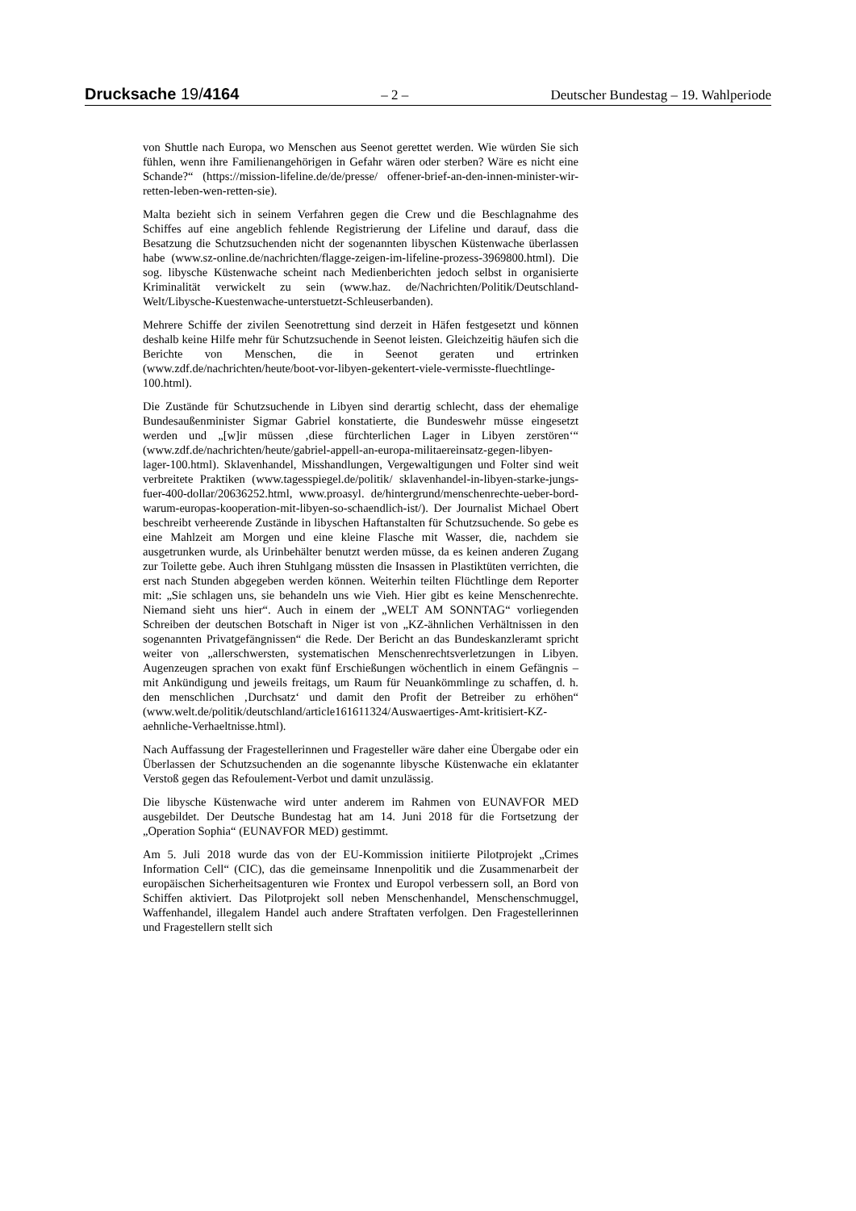Drucksache 19/4164 – 2 – Deutscher Bundestag – 19. Wahlperiode
von Shuttle nach Europa, wo Menschen aus Seenot gerettet werden. Wie würden Sie sich fühlen, wenn ihre Familienangehörigen in Gefahr wären oder sterben? Wäre es nicht eine Schande?“ (https://mission-lifeline.de/de/presse/ offener-brief-an-den-innen-minister-wir-retten-leben-wen-retten-sie).
Malta bezieht sich in seinem Verfahren gegen die Crew und die Beschlagnahme des Schiffes auf eine angeblich fehlende Registrierung der Lifeline und darauf, dass die Besatzung die Schutzsuchenden nicht der sogenannten libyschen Küstenwache überlassen habe (www.sz-online.de/nachrichten/flagge-zeigen-im-lifeline-prozess-3969800.html). Die sog. libysche Küstenwache scheint nach Medienberichten jedoch selbst in organisierte Kriminalität verwickelt zu sein (www.haz. de/Nachrichten/Politik/Deutschland-Welt/Libysche-Kuestenwache-unterstuetzt-Schleuserbanden).
Mehrere Schiffe der zivilen Seenotrettung sind derzeit in Häfen festgesetzt und können deshalb keine Hilfe mehr für Schutzsuchende in Seenot leisten. Gleichzeitig häufen sich die Berichte von Menschen, die in Seenot geraten und ertrinken (www.zdf.de/nachrichten/heute/boot-vor-libyen-gekentert-viele-vermisste-fluechtlinge-100.html).
Die Zustände für Schutzsuchende in Libyen sind derartig schlecht, dass der ehemalige Bundesaußenminister Sigmar Gabriel konstatierte, die Bundeswehr müsse eingesetzt werden und „[w]ir müssen ‚diese fürchterlichen Lager in Libyen zerstören‘“ (www.zdf.de/nachrichten/heute/gabriel-appell-an-europa-militaereinsatz-gegen-libyen-lager-100.html). Sklavenhandel, Misshandlungen, Vergewaltigungen und Folter sind weit verbreitete Praktiken (www.tagesspiegel.de/politik/ sklavenhandel-in-libyen-starke-jungs-fuer-400-dollar/20636252.html, www.proasyl. de/hintergrund/menschenrechte-ueber-bord-warum-europas-kooperation-mit-libyen-so-schaendlich-ist/). Der Journalist Michael Obert beschreibt verheerende Zustände in libyschen Haftanstalten für Schutzsuchende. So gebe es eine Mahlzeit am Morgen und eine kleine Flasche mit Wasser, die, nachdem sie ausgetrunken wurde, als Urinbehälter benutzt werden müsse, da es keinen anderen Zugang zur Toilette gebe. Auch ihren Stuhlgang müssten die Insassen in Plastiktüten verrichten, die erst nach Stunden abgegeben werden können. Weiterhin teilten Flüchtlinge dem Reporter mit: „Sie schlagen uns, sie behandeln uns wie Vieh. Hier gibt es keine Menschenrechte. Niemand sieht uns hier“. Auch in einem der „WELT AM SONNTAG“ vorliegenden Schreiben der deutschen Botschaft in Niger ist von „KZ-ähnlichen Verhältnissen in den sogenannten Privatgefängnissen“ die Rede. Der Bericht an das Bundeskanzleramt spricht weiter von „allerschwersten, systematischen Menschenrechtsverletzungen in Libyen. Augenzeugen sprachen von exakt fünf Erschießungen wöchentlich in einem Gefängnis – mit Ankündigung und jeweils freitags, um Raum für Neuankömmlinge zu schaffen, d. h. den menschlichen ‚Durchsatz‘ und damit den Profit der Betreiber zu erhöhen“ (www.welt.de/politik/deutschland/article161611324/Auswaertiges-Amt-kritisiert-KZ-aehnliche-Verhaeltnisse.html).
Nach Auffassung der Fragestellerinnen und Fragesteller wäre daher eine Übergabe oder ein Überlassen der Schutzsuchenden an die sogenannte libysche Küstenwache ein eklatanter Verstoß gegen das Refoulement-Verbot und damit unzulässig.
Die libysche Küstenwache wird unter anderem im Rahmen von EUNAVFOR MED ausgebildet. Der Deutsche Bundestag hat am 14. Juni 2018 für die Fortsetzung der „Operation Sophia“ (EUNAVFOR MED) gestimmt.
Am 5. Juli 2018 wurde das von der EU-Kommission initiierte Pilotprojekt „Crimes Information Cell“ (CIC), das die gemeinsame Innenpolitik und die Zusammenarbeit der europäischen Sicherheitsagenturen wie Frontex und Europol verbessern soll, an Bord von Schiffen aktiviert. Das Pilotprojekt soll neben Menschenhandel, Menschenschmuggel, Waffenhandel, illegalem Handel auch andere Straftaten verfolgen. Den Fragestellerinnen und Fragestellern stellt sich